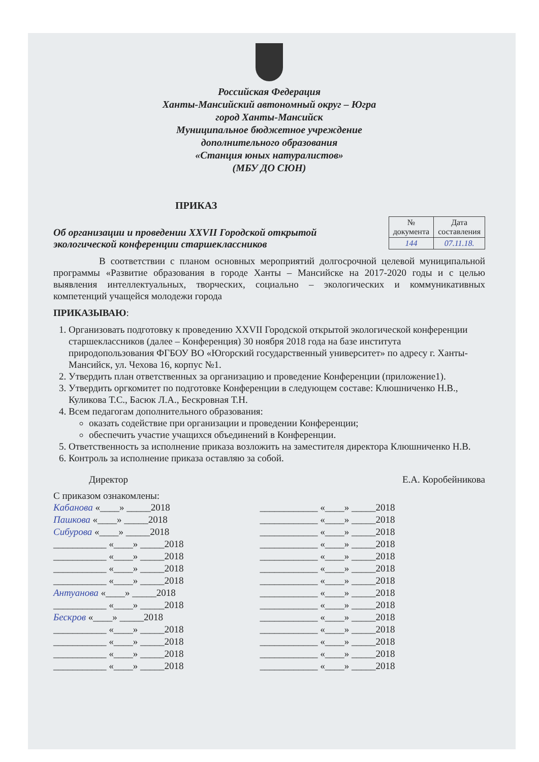Российская Федерация
Ханты-Мансийский автономный округ – Югра
город Ханты-Мансийск
Муниципальное бюджетное учреждение
дополнительного образования
«Станция юных натуралистов»
(МБУ ДО СЮН)
ПРИКАЗ
Об организации и проведении XXVII Городской открытой экологической конференции старшеклассников
| № документа | Дата составления |
| --- | --- |
| 144 | 07.11.18. |
В соответствии с планом основных мероприятий долгосрочной целевой муниципальной программы «Развитие образования в городе Ханты – Мансийске на 2017-2020 годы и с целью выявления интеллектуальных, творческих, социально – экологических и коммуникативных компетенций учащейся молодежи города
ПРИКАЗЫВАЮ:
1. Организовать подготовку к проведению XXVII Городской открытой экологической конференции старшеклассников (далее – Конференция) 30 ноября 2018 года на базе института природопользования ФГБОУ ВО «Югорский государственный университет» по адресу г. Ханты-Мансийск, ул. Чехова 16, корпус №1.
2. Утвердить план ответственных за организацию и проведение Конференции (приложение1).
3. Утвердить оргкомитет по подготовке Конференции в следующем составе: Клюшниченко Н.В., Куликова Т.С., Басюк Л.А., Бескровная Т.Н.
4. Всем педагогам дополнительного образования:
оказать содействие при организации и проведении Конференции;
обеспечить участие учащихся объединений в Конференции.
5. Ответственность за исполнение приказа возложить на заместителя директора Клюшниченко Н.В.
6. Контроль за исполнение приказа оставляю за собой.
Директор Е.А. Коробейникова
С приказом ознакомлены:
Кабанова «____» _____2018
Пашкова «____» _____2018
Сибурова «____» _____2018
___________ «____» _____2018
___________ «____» _____2018
___________ «____» _____2018
___________ «____» _____2018
Антуанова «____» _____2018
___________ «____» _____2018
Бескров «____» _____2018
___________ «____» _____2018
___________ «____» _____2018
___________ «____» _____2018
___________ «____» _____2018
____________ «____» _____2018
____________ «____» _____2018
____________ «____» _____2018
____________ «____» _____2018
____________ «____» _____2018
____________ «____» _____2018
____________ «____» _____2018
____________ «____» _____2018
____________ «____» _____2018
____________ «____» _____2018
____________ «____» _____2018
____________ «____» _____2018
____________ «____» _____2018
____________ «____» _____2018